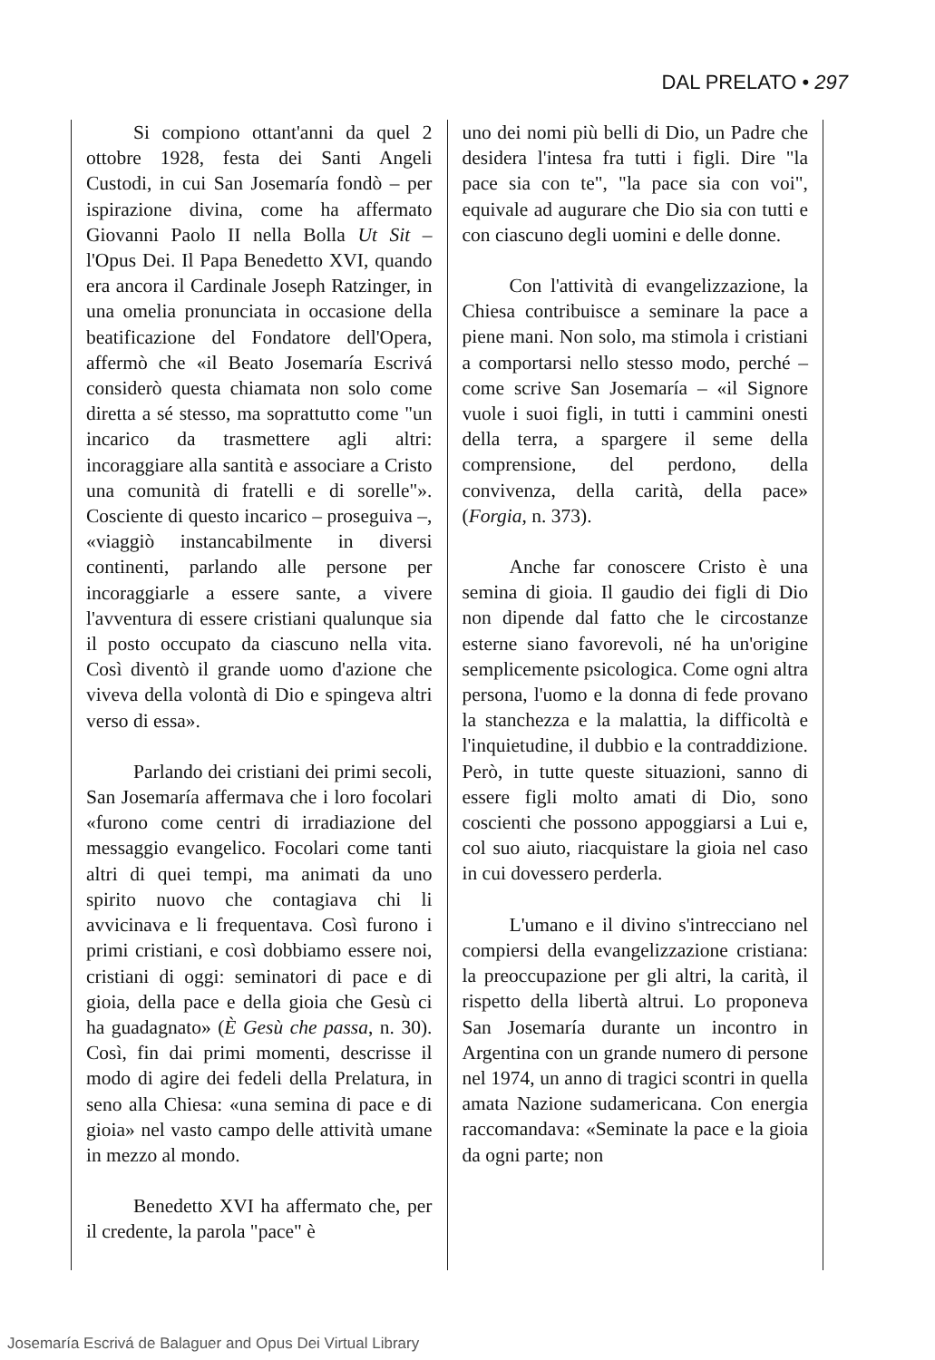DAL PRELATO • 297
Si compiono ottant'anni da quel 2 ottobre 1928, festa dei Santi Angeli Custodi, in cui San Josemaría fondò – per ispirazione divina, come ha affermato Giovanni Paolo II nella Bolla Ut Sit – l'Opus Dei. Il Papa Benedetto XVI, quando era ancora il Cardinale Joseph Ratzinger, in una omelia pronunciata in occasione della beatificazione del Fondatore dell'Opera, affermò che «il Beato Josemaría Escrivá considerò questa chiamata non solo come diretta a sé stesso, ma soprattutto come "un incarico da trasmettere agli altri: incoraggiare alla santità e associare a Cristo una comunità di fratelli e di sorelle"». Cosciente di questo incarico – proseguiva –, «viaggiò instancabilmente in diversi continenti, parlando alle persone per incoraggiarle a essere sante, a vivere l'avventura di essere cristiani qualunque sia il posto occupato da ciascuno nella vita. Così diventò il grande uomo d'azione che viveva della volontà di Dio e spingeva altri verso di essa».
Parlando dei cristiani dei primi secoli, San Josemaría affermava che i loro focolari «furono come centri di irradiazione del messaggio evangelico. Focolari come tanti altri di quei tempi, ma animati da uno spirito nuovo che contagiava chi li avvicinava e li frequentava. Così furono i primi cristiani, e così dobbiamo essere noi, cristiani di oggi: seminatori di pace e di gioia, della pace e della gioia che Gesù ci ha guadagnato» (È Gesù che passa, n. 30). Così, fin dai primi momenti, descrisse il modo di agire dei fedeli della Prelatura, in seno alla Chiesa: «una semina di pace e di gioia» nel vasto campo delle attività umane in mezzo al mondo.
Benedetto XVI ha affermato che, per il credente, la parola "pace" è
uno dei nomi più belli di Dio, un Padre che desidera l'intesa fra tutti i figli. Dire "la pace sia con te", "la pace sia con voi", equivale ad augurare che Dio sia con tutti e con ciascuno degli uomini e delle donne.
Con l'attività di evangelizzazione, la Chiesa contribuisce a seminare la pace a piene mani. Non solo, ma stimola i cristiani a comportarsi nello stesso modo, perché – come scrive San Josemaría – «il Signore vuole i suoi figli, in tutti i cammini onesti della terra, a spargere il seme della comprensione, del perdono, della convivenza, della carità, della pace» (Forgia, n. 373).
Anche far conoscere Cristo è una semina di gioia. Il gaudio dei figli di Dio non dipende dal fatto che le circostanze esterne siano favorevoli, né ha un'origine semplicemente psicologica. Come ogni altra persona, l'uomo e la donna di fede provano la stanchezza e la malattia, la difficoltà e l'inquietudine, il dubbio e la contraddizione. Però, in tutte queste situazioni, sanno di essere figli molto amati di Dio, sono coscienti che possono appoggiarsi a Lui e, col suo aiuto, riacquistare la gioia nel caso in cui dovessero perderla.
L'umano e il divino s'intrecciano nel compiersi della evangelizzazione cristiana: la preoccupazione per gli altri, la carità, il rispetto della libertà altrui. Lo proponeva San Josemaría durante un incontro in Argentina con un grande numero di persone nel 1974, un anno di tragici scontri in quella amata Nazione sudamericana. Con energia raccomandava: «Seminate la pace e la gioia da ogni parte; non
Josemaría Escrivá de Balaguer and Opus Dei Virtual Library